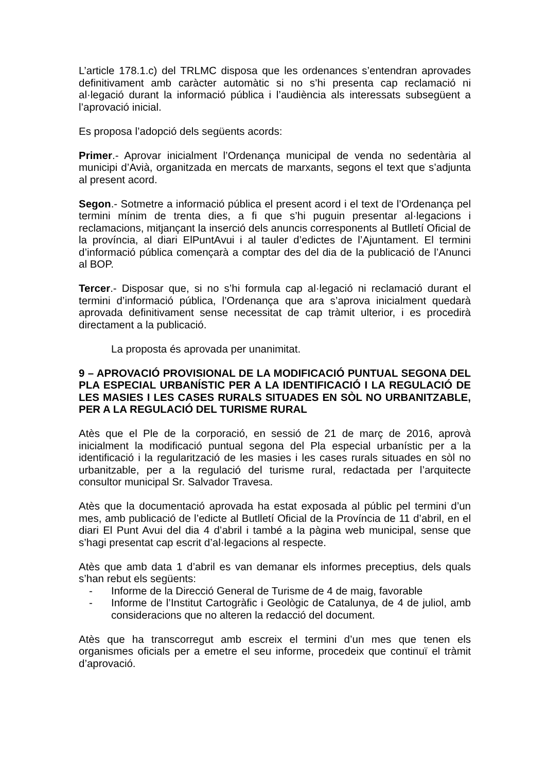L’article 178.1.c) del TRLMC disposa que les ordenances s’entendran aprovades definitivament amb caràcter automàtic si no s’hi presenta cap reclamació ni al·legació durant la informació pública i l’audiència als interessats subsegüent a l’aprovació inicial.
Es proposa l’adopció dels següents acords:
Primer.- Aprovar inicialment l’Ordenança municipal de venda no sedentària al municipi d’Avià, organitzada en mercats de marxants, segons el text que s’adjunta al present acord.
Segon.- Sotmetre a informació pública el present acord i el text de l’Ordenança pel termini mínim de trenta dies, a fi que s’hi puguin presentar al·legacions i reclamacions, mitjançant la inserció dels anuncis corresponents al Butlletí Oficial de la província, al diari ElPuntAvui i al tauler d’edictes de l’Ajuntament. El termini d’informació pública començarà a comptar des del dia de la publicació de l’Anunci al BOP.
Tercer.- Disposar que, si no s’hi formula cap al·legació ni reclamació durant el termini d’informació pública, l’Ordenança que ara s’aprova inicialment quedarà aprovada definitivament sense necessitat de cap tràmit ulterior, i es procedirà directament a la publicació.
La proposta és aprovada per unanimitat.
9 – APROVACIÓ PROVISIONAL DE LA MODIFICACIÓ PUNTUAL SEGONA DEL PLA ESPECIAL URBANÍSTIC PER A LA IDENTIFICACIÓ I LA REGULACIÓ DE LES MASIES I LES CASES RURALS SITUADES EN SÒL NO URBANITZABLE, PER A LA REGULACIÓ DEL TURISME RURAL
Atès que el Ple de la corporació, en sessió de 21 de març de 2016, aprovà inicialment la modificació puntual segona del Pla especial urbanístic per a la identificació i la regularització de les masies i les cases rurals situades en sòl no urbanitzable, per a la regulació del turisme rural, redactada per l’arquitecte consultor municipal Sr. Salvador Travesa.
Atès que la documentació aprovada ha estat exposada al públic pel termini d’un mes, amb publicació de l’edicte al Butlletí Oficial de la Província de 11 d’abril, en el diari El Punt Avui del dia 4 d’abril i també a la pàgina web municipal, sense que s’hagi presentat cap escrit d’al·legacions al respecte.
Atès que amb data 1 d’abril es van demanar els informes preceptius, dels quals s’han rebut els següents:
- Informe de la Direcció General de Turisme de 4 de maig, favorable
- Informe de l’Institut Cartogràfic i Geològic de Catalunya, de 4 de juliol, amb consideracions que no alteren la redacció del document.
Atès que ha transcorregut amb escreix el termini d’un mes que tenen els organismes oficials per a emetre el seu informe, procedeix que continuï el tràmit d’aprovació.